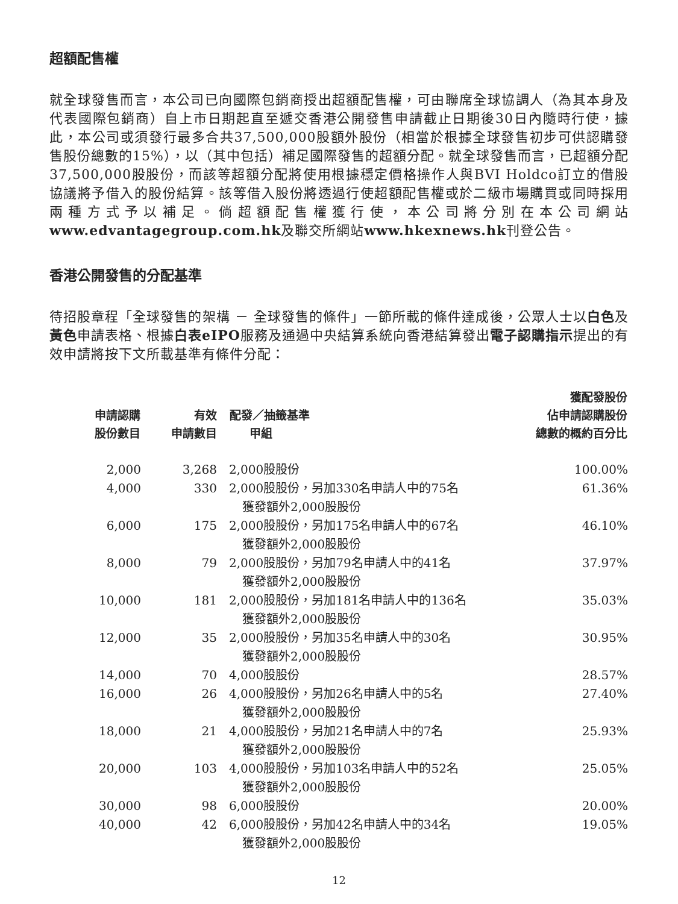超額配售權
就全球發售而言，本公司已向國際包銷商授出超額配售權，可由聯席全球協調人（為其本身及代表國際包銷商）自上市日期起直至遞交香港公開發售申請截止日期後30日內隨時行使，據此，本公司或須發行最多合共37,500,000股額外股份（相當於根據全球發售初步可供認購發售股份總數的15%），以（其中包括）補足國際發售的超額分配。就全球發售而言，已超額分配37,500,000股股份，而該等超額分配將使用根據穩定價格操作人與BVI Holdco訂立的借股協議將予借入的股份結算。該等借入股份將透過行使超額配售權或於二級市場購買或同時採用兩種方式予以補足。倘超額配售權獲行使，本公司將分別在本公司網站www.edvantagegroup.com.hk及聯交所網站www.hkexnews.hk刊登公告。
香港公開發售的分配基準
待招股章程「全球發售的架構 － 全球發售的條件」一節所載的條件達成後，公眾人士以白色及黃色申請表格、根據白表 eIPO服務及通過中央結算系統向香港結算發出電子認購指示提出的有效申請將按下文所載基準有條件分配：
| 申請認購 股份數目 | 有效 申請數目 | 配發／抽籤基準 甲組 | 獲配發股份 佔申請認購股份 總數的概約百分比 |
| --- | --- | --- | --- |
| 2,000 | 3,268 | 2,000股股份 | 100.00% |
| 4,000 | 330 | 2,000股股份，另加330名申請人中的75名 獲發額外2,000股股份 | 61.36% |
| 6,000 | 175 | 2,000股股份，另加175名申請人中的67名 獲發額外2,000股股份 | 46.10% |
| 8,000 | 79 | 2,000股股份，另加79名申請人中的41名 獲發額外2,000股股份 | 37.97% |
| 10,000 | 181 | 2,000股股份，另加181名申請人中的136名 獲發額外2,000股股份 | 35.03% |
| 12,000 | 35 | 2,000股股份，另加35名申請人中的30名 獲發額外2,000股股份 | 30.95% |
| 14,000 | 70 | 4,000股股份 | 28.57% |
| 16,000 | 26 | 4,000股股份，另加26名申請人中的5名 獲發額外2,000股股份 | 27.40% |
| 18,000 | 21 | 4,000股股份，另加21名申請人中的7名 獲發額外2,000股股份 | 25.93% |
| 20,000 | 103 | 4,000股股份，另加103名申請人中的52名 獲發額外2,000股股份 | 25.05% |
| 30,000 | 98 | 6,000股股份 | 20.00% |
| 40,000 | 42 | 6,000股股份，另加42名申請人中的34名 獲發額外2,000股股份 | 19.05% |
12